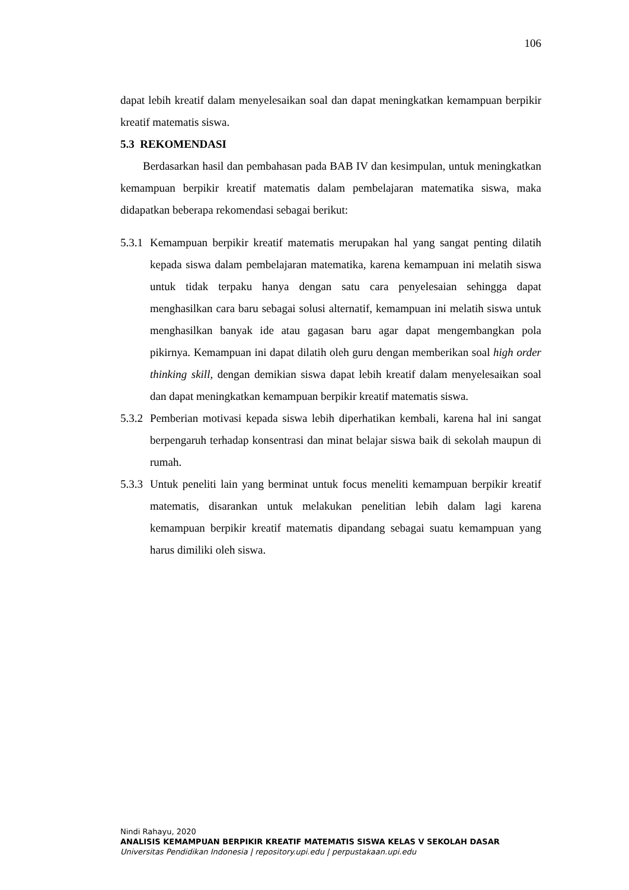106
dapat lebih kreatif dalam menyelesaikan soal dan dapat meningkatkan kemampuan berpikir kreatif matematis siswa.
5.3 REKOMENDASI
Berdasarkan hasil dan pembahasan pada BAB IV dan kesimpulan, untuk meningkatkan kemampuan berpikir kreatif matematis dalam pembelajaran matematika siswa, maka didapatkan beberapa rekomendasi sebagai berikut:
5.3.1
Kemampuan berpikir kreatif matematis merupakan hal yang sangat penting dilatih kepada siswa dalam pembelajaran matematika, karena kemampuan ini melatih siswa untuk tidak terpaku hanya dengan satu cara penyelesaian sehingga dapat menghasilkan cara baru sebagai solusi alternatif, kemampuan ini melatih siswa untuk menghasilkan banyak ide atau gagasan baru agar dapat mengembangkan pola pikirnya. Kemampuan ini dapat dilatih oleh guru dengan memberikan soal high order thinking skill, dengan demikian siswa dapat lebih kreatif dalam menyelesaikan soal dan dapat meningkatkan kemampuan berpikir kreatif matematis siswa.
5.3.2
Pemberian motivasi kepada siswa lebih diperhatikan kembali, karena hal ini sangat berpengaruh terhadap konsentrasi dan minat belajar siswa baik di sekolah maupun di rumah.
5.3.3
Untuk peneliti lain yang berminat untuk focus meneliti kemampuan berpikir kreatif matematis, disarankan untuk melakukan penelitian lebih dalam lagi karena kemampuan berpikir kreatif matematis dipandang sebagai suatu kemampuan yang harus dimiliki oleh siswa.
Nindi Rahayu, 2020
ANALISIS KEMAMPUAN BERPIKIR KREATIF MATEMATIS SISWA KELAS V SEKOLAH DASAR
Universitas Pendidikan Indonesia | repository.upi.edu | perpustakaan.upi.edu